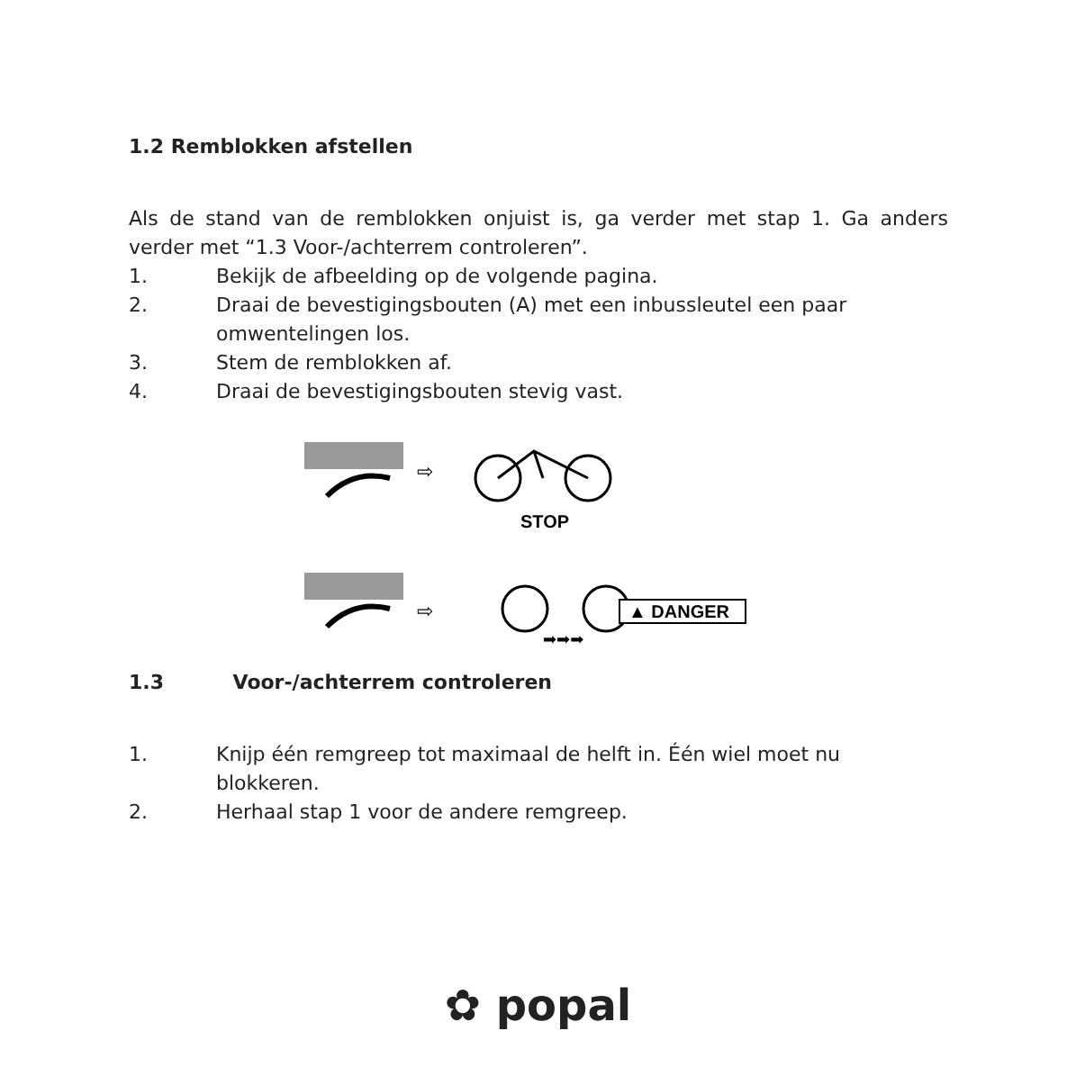1.2 Remblokken afstellen
Als de stand van de remblokken onjuist is, ga verder met stap 1. Ga anders verder met “1.3 Voor-/achterrem controleren”.
1. Bekijk de afbeelding op de volgende pagina.
2. Draai de bevestigingsbouten (A) met een inbussleutel een paar omwentelingen los.
3. Stem de remblokken af.
4. Draai de bevestigingsbouten stevig vast.
⇨
STOP
⇨
▲ DANGER
➡➡➡
1.3 Voor-/achterrem controleren
1. Knijp één remgreep tot maximaal de helft in. Één wiel moet nu blokkeren.
2. Herhaal stap 1 voor de andere remgreep.
✿ popal